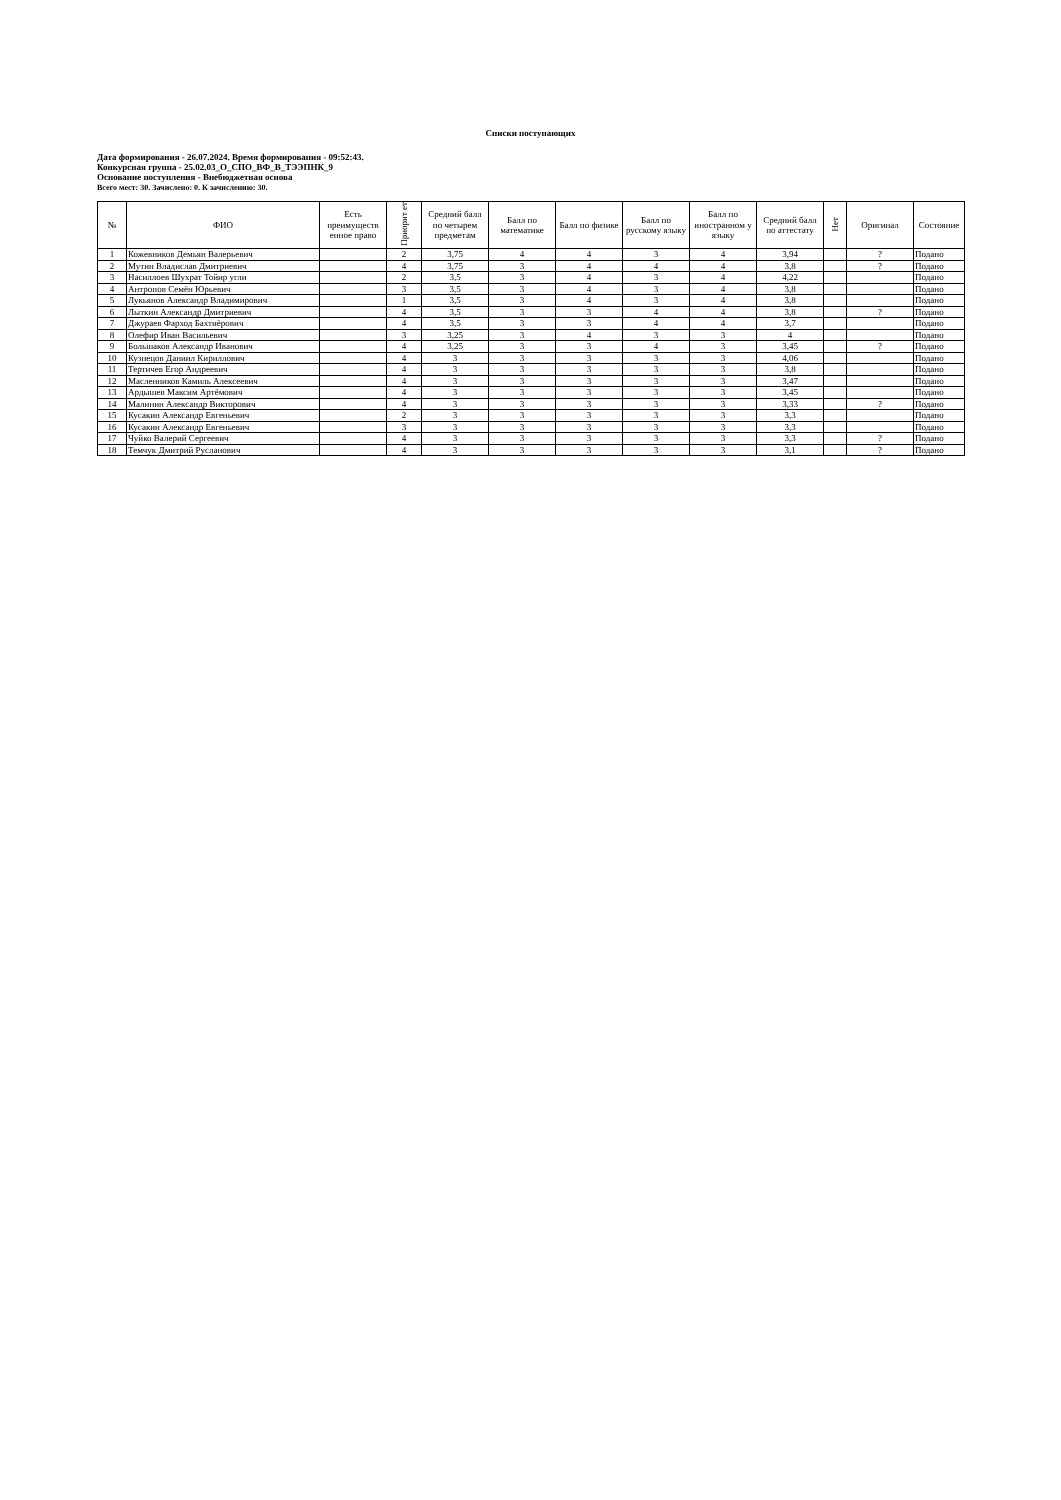Списки поступающих
Дата формирования - 26.07.2024. Время формирования - 09:52:43.
Конкурсная группа - 25.02.03_О_СПО_ВФ_В_ТЭЭПНК_9
Основание поступления - Внебюджетная основа
Всего мест: 30. Зачислено: 0. К зачислению: 30.
| № | ФИО | Есть преимуществ енное право | Приорит ет | Средний балл по четырем предметам | Балл по математике | Балл по физике | Балл по русскому языку | Балл по иностранном у языку | Средний балл по аттестату | Нет | Оригинал | Состояние |
| --- | --- | --- | --- | --- | --- | --- | --- | --- | --- | --- | --- | --- |
| 1 | Кожевников Демьян Валерьевич | | 2 | 3,75 | 4 | 4 | 3 | 4 | 3,94 | | ? | Подано |
| 2 | Мутин Владислав Дмитриевич | | 4 | 3,75 | 3 | 4 | 4 | 4 | 3,8 | | ? | Подано |
| 3 | Насиллоев Шухрат Тойир угли | | 2 | 3,5 | 3 | 4 | 3 | 4 | 4,22 | | | Подано |
| 4 | Антропов Семён Юрьевич | | 3 | 3,5 | 3 | 4 | 3 | 4 | 3,8 | | | Подано |
| 5 | Лукьянов Александр Владимирович | | 1 | 3,5 | 3 | 4 | 3 | 4 | 3,8 | | | Подано |
| 6 | Лыткин Александр Дмитриевич | | 4 | 3,5 | 3 | 3 | 4 | 4 | 3,8 | | ? | Подано |
| 7 | Джураев Фарход Бахтиёрович | | 4 | 3,5 | 3 | 3 | 4 | 4 | 3,7 | | | Подано |
| 8 | Олефир Иван Васильевич | | 3 | 3,25 | 3 | 4 | 3 | 3 | 4 | | | Подано |
| 9 | Большаков Александр Иванович | | 4 | 3,25 | 3 | 3 | 4 | 3 | 3,45 | | ? | Подано |
| 10 | Кузнецов Даниил Кириллович | | 4 | 3 | 3 | 3 | 3 | 3 | 4,06 | | | Подано |
| 11 | Тертичев Егор Андреевич | | 4 | 3 | 3 | 3 | 3 | 3 | 3,8 | | | Подано |
| 12 | Масленников Камиль Алексеевич | | 4 | 3 | 3 | 3 | 3 | 3 | 3,47 | | | Подано |
| 13 | Ардышев Максим Артёмович | | 4 | 3 | 3 | 3 | 3 | 3 | 3,45 | | | Подано |
| 14 | Малинин Александр Викторович | | 4 | 3 | 3 | 3 | 3 | 3 | 3,33 | | ? | Подано |
| 15 | Кусакин Александр Евгеньевич | | 2 | 3 | 3 | 3 | 3 | 3 | 3,3 | | | Подано |
| 16 | Кусакин Александр Евгеньевич | | 3 | 3 | 3 | 3 | 3 | 3 | 3,3 | | | Подано |
| 17 | Чуйко Валерий Сергеевич | | 4 | 3 | 3 | 3 | 3 | 3 | 3,3 | | ? | Подано |
| 18 | Темчук Дмитрий Русланович | | 4 | 3 | 3 | 3 | 3 | 3 | 3,1 | | ? | Подано |